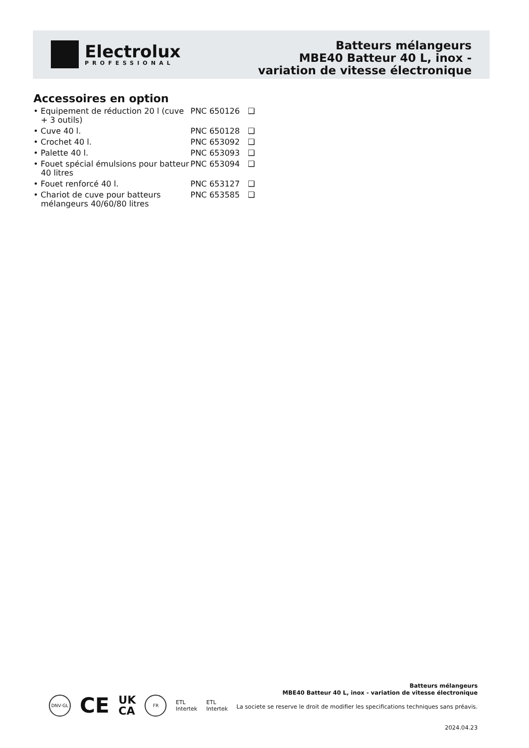Electrolux
PROFESSIONAL
Batteurs mélangeurs
MBE40 Batteur 40 L, inox -
variation de vitesse électronique
Accessoires en option
• Equipement de réduction 20 l (cuve + 3 outils)
PNC 650126
❑
• Cuve 40 l. PNC 650128
❑
• Crochet 40 l. PNC 653092
❑
• Palette 40 l. PNC 653093
❑
• Fouet spécial émulsions pour batteur 40 litres
PNC 653094
❑
• Fouet renforcé 40 l. PNC 653127
❑
• Chariot de cuve pour batteurs mélangeurs 40/60/80 litres
PNC 653585
❑
DNV·GL
CE
UK
CA
FR
ETL
Intertek
ETL
Intertek
Batteurs mélangeurs
MBE40 Batteur 40 L, inox - variation de vitesse électronique
La societe se reserve le droit de modifier les specifications techniques sans préavis.
2024.04.23